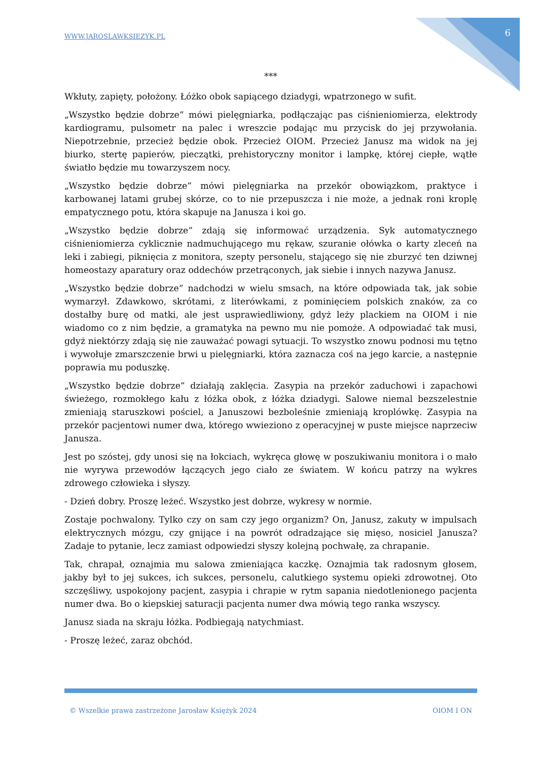WWW.JAROSLAWKSIEZYK.PL 6
***
Wkłuty, zapięty, położony. Łóżko obok sapiącego dziadygi, wpatrzonego w sufit.
„Wszystko będzie dobrze” mówi pielęgniarka, podłączając pas ciśnieniomierza, elektrody kardiogramu, pulsometr na palec i wreszcie podając mu przycisk do jej przywołania. Niepotrzebnie, przecież będzie obok. Przecież OIOM. Przecież Janusz ma widok na jej biurko, stertę papierów, pieczątki, prehistoryczny monitor i lampkę, której ciepłe, wątłe światło będzie mu towarzyszem nocy.
„Wszystko będzie dobrze” mówi pielęgniarka na przekór obowiązkom, praktyce i karbowanej latami grubej skórze, co to nie przepuszcza i nie może, a jednak roni kroplę empatycznego potu, która skapuje na Janusza i koi go.
„Wszystko będzie dobrze” zdają się informować urządzenia. Syk automatycznego ciśnieniomierza cyklicznie nadmuchującego mu rękaw, szuranie ołówka o karty zleceń na leki i zabiegi, piknięcia z monitora, szepty personelu, stającego się nie zburzyć ten dziwnej homeostazy aparatury oraz oddechów przetrąconych, jak siebie i innych nazywa Janusz.
„Wszystko będzie dobrze” nadchodzi w wielu smsach, na które odpowiada tak, jak sobie wymarzył. Zdawkowo, skrótami, z literówkami, z pominięciem polskich znaków, za co dostałby burę od matki, ale jest usprawiedliwiony, gdyż leży plackiem na OIOM i nie wiadomo co z nim będzie, a gramatyka na pewno mu nie pomoże. A odpowiadać tak musi, gdyż niektórzy zdają się nie zauważać powagi sytuacji. To wszystko znowu podnosi mu tętno i wywołuje zmarszczenie brwi u pielęgniarki, która zaznacza coś na jego karcie, a następnie poprawia mu poduszkę.
„Wszystko będzie dobrze” działają zaklęcia. Zasypia na przekór zaduchowi i zapachowi świeżego, rozmokłego kału z łóżka obok, z łóżka dziadygi. Salowe niemal bezszelestnie zmieniają staruszkowi pościel, a Januszowi bezboleśnie zmieniają kroplówkę. Zasypia na przekór pacjentowi numer dwa, którego wwieziono z operacyjnej w puste miejsce naprzeciw Janusza.
Jest po szóstej, gdy unosi się na łokciach, wykręca głowę w poszukiwaniu monitora i o mało nie wyrywa przewodów łączących jego ciało ze światem. W końcu patrzy na wykres zdrowego człowieka i słyszy.
- Dzień dobry. Proszę leżeć. Wszystko jest dobrze, wykresy w normie.
Zostaje pochwalony. Tylko czy on sam czy jego organizm? On, Janusz, zakuty w impulsach elektrycznych mózgu, czy gnijące i na powrót odradzające się mięso, nosiciel Janusza? Zadaje to pytanie, lecz zamiast odpowiedzi słyszy kolejną pochwałę, za chrapanie.
Tak, chrapał, oznajmia mu salowa zmieniająca kaczkę. Oznajmia tak radosnym głosem, jakby był to jej sukces, ich sukces, personelu, calutkiego systemu opieki zdrowotnej. Oto szczęśliwy, uspokojony pacjent, zasypia i chrapie w rytm sapania niedotlenionego pacjenta numer dwa. Bo o kiepskiej saturacji pacjenta numer dwa mówią tego ranka wszyscy.
Janusz siada na skraju łóżka. Podbiegają natychmiast.
- Proszę leżeć, zaraz obchód.
© Wszelkie prawa zastrzeżone Jarosław Księżyk 2024 OIOM I ON